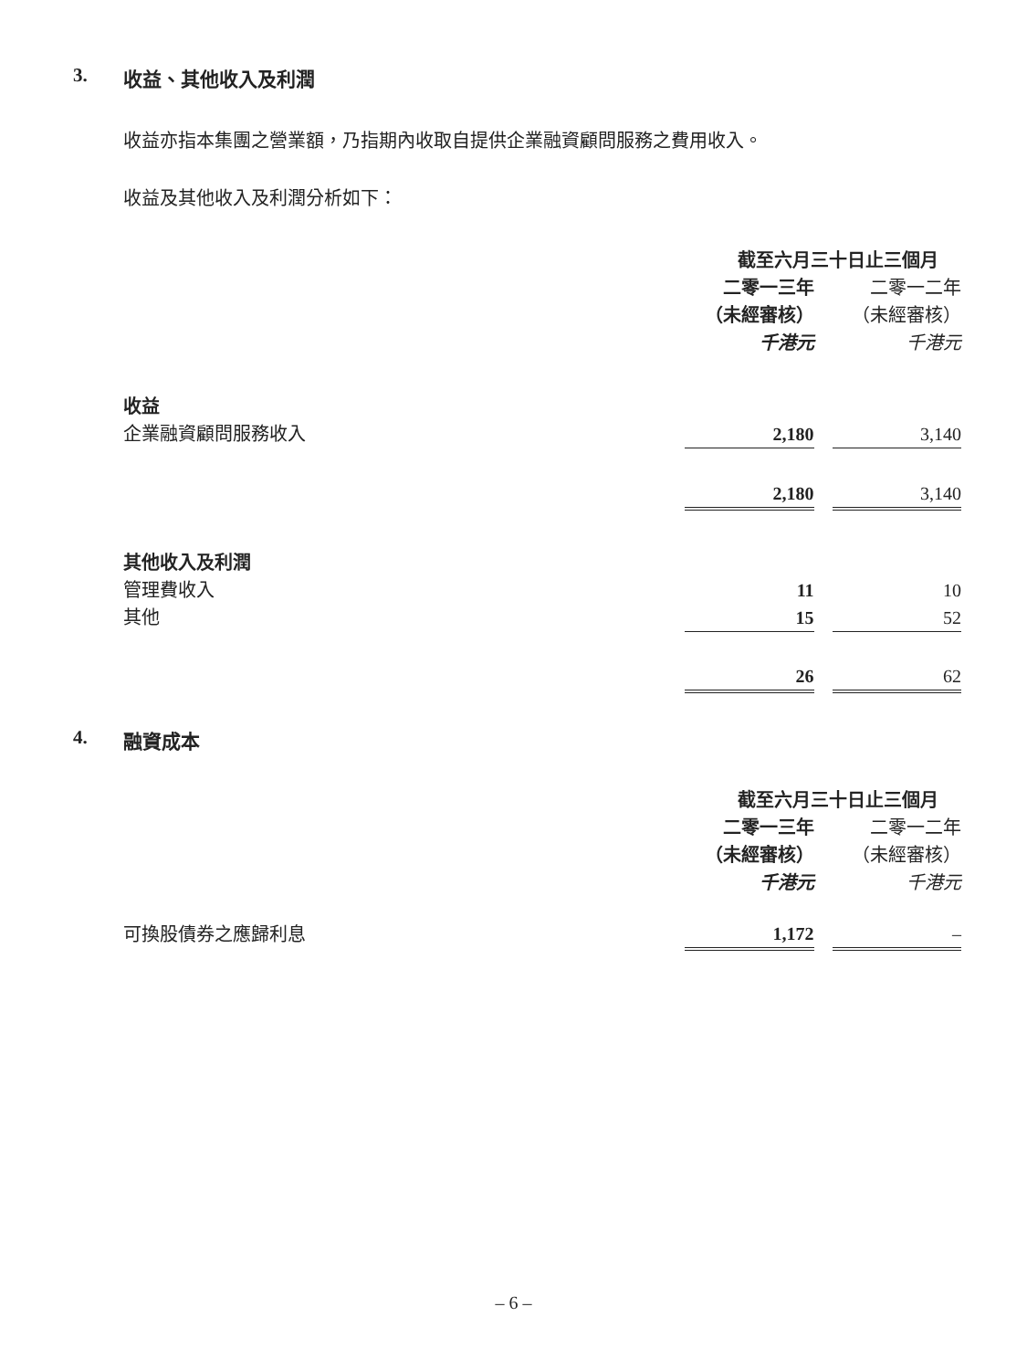3. 收益、其他收入及利潤
收益亦指本集團之營業額，乃指期內收取自提供企業融資顧問服務之費用收入。
收益及其他收入及利潤分析如下：
| | 截至六月三十日止三個月 | | |
| --- | --- | --- | --- |
| | 二零一三年 | | 二零一二年 |
| | （未經審核） | | （未經審核） |
| | 千港元 | | 千港元 |
| 收益 | | | |
| 企業融資顧問服務收入 | 2,180 | | 3,140 |
| | 2,180 | | 3,140 |
| 其他收入及利潤 | | | |
| 管理費收入 | 11 | | 10 |
| 其他 | 15 | | 52 |
| | 26 | | 62 |
4. 融資成本
| | 截至六月三十日止三個月 | | |
| --- | --- | --- | --- |
| | 二零一三年 | | 二零一二年 |
| | （未經審核） | | （未經審核） |
| | 千港元 | | 千港元 |
| 可換股債券之應歸利息 | 1,172 | | – |
– 6 –